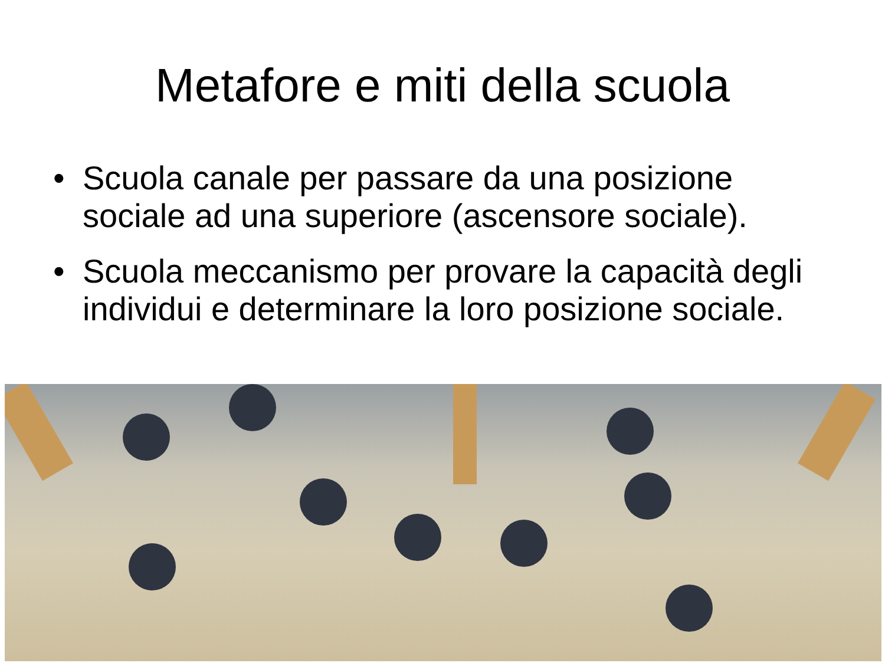Metafore e miti della scuola
• Scuola canale per passare da una posizione sociale ad una superiore (ascensore sociale).
• Scuola meccanismo per provare la capacità degli individui e determinare la loro posizione sociale.